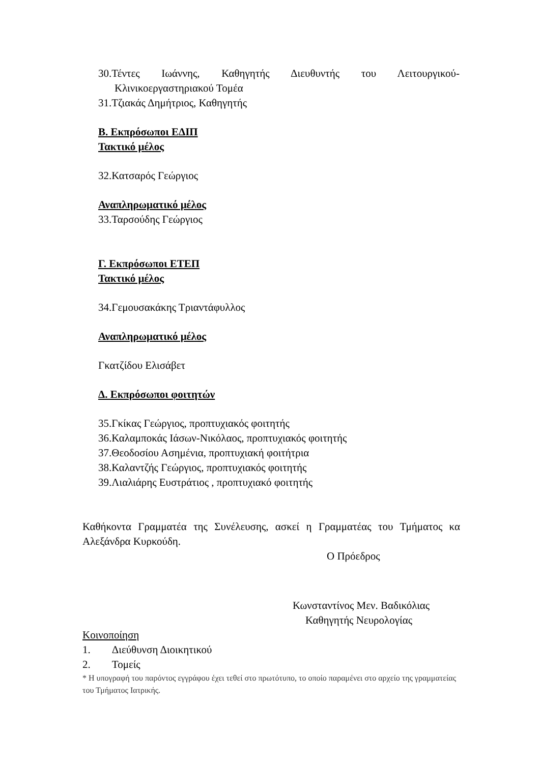30.Τέντες Ιωάννης, Καθηγητής Διευθυντής του Λειτουργικού-Κλινικοεργαστηριακού Τομέα
31.Τζιακάς Δημήτριος, Καθηγητής
Β. Εκπρόσωποι ΕΔΙΠ
Τακτικό μέλος
32.Κατσαρός Γεώργιος
Αναπληρωματικό μέλος
33.Ταρσούδης Γεώργιος
Γ. Εκπρόσωποι ΕΤΕΠ
Τακτικό μέλος
34.Γεμουσακάκης Τριαντάφυλλος
Αναπληρωματικό μέλος
Γκατζίδου Ελισάβετ
Δ. Εκπρόσωποι φοιτητών
35.Γκίκας Γεώργιος, προπτυχιακός φοιτητής
36.Καλαμποκάς Ιάσων-Νικόλαος, προπτυχιακός φοιτητής
37.Θεοδοσίου Ασημένια, προπτυχιακή φοιτήτρια
38.Καλαντζής Γεώργιος, προπτυχιακός φοιτητής
39.Λιαλιάρης Ευστράτιος , προπτυχιακό φοιτητής
Καθήκοντα Γραμματέα της Συνέλευσης, ασκεί η Γραμματέας του Τμήματος κα Αλεξάνδρα Κυρκούδη.
Ο Πρόεδρος
Κωνσταντίνος Μεν. Βαδικόλιας
Καθηγητής Νευρολογίας
Κοινοποίηση
1. Διεύθυνση Διοικητικού
2. Τομείς
* Η υπογραφή του παρόντος εγγράφου έχει τεθεί στο πρωτότυπο, το οποίο παραμένει στο αρχείο της γραμματείας του Τμήματος Ιατρικής.